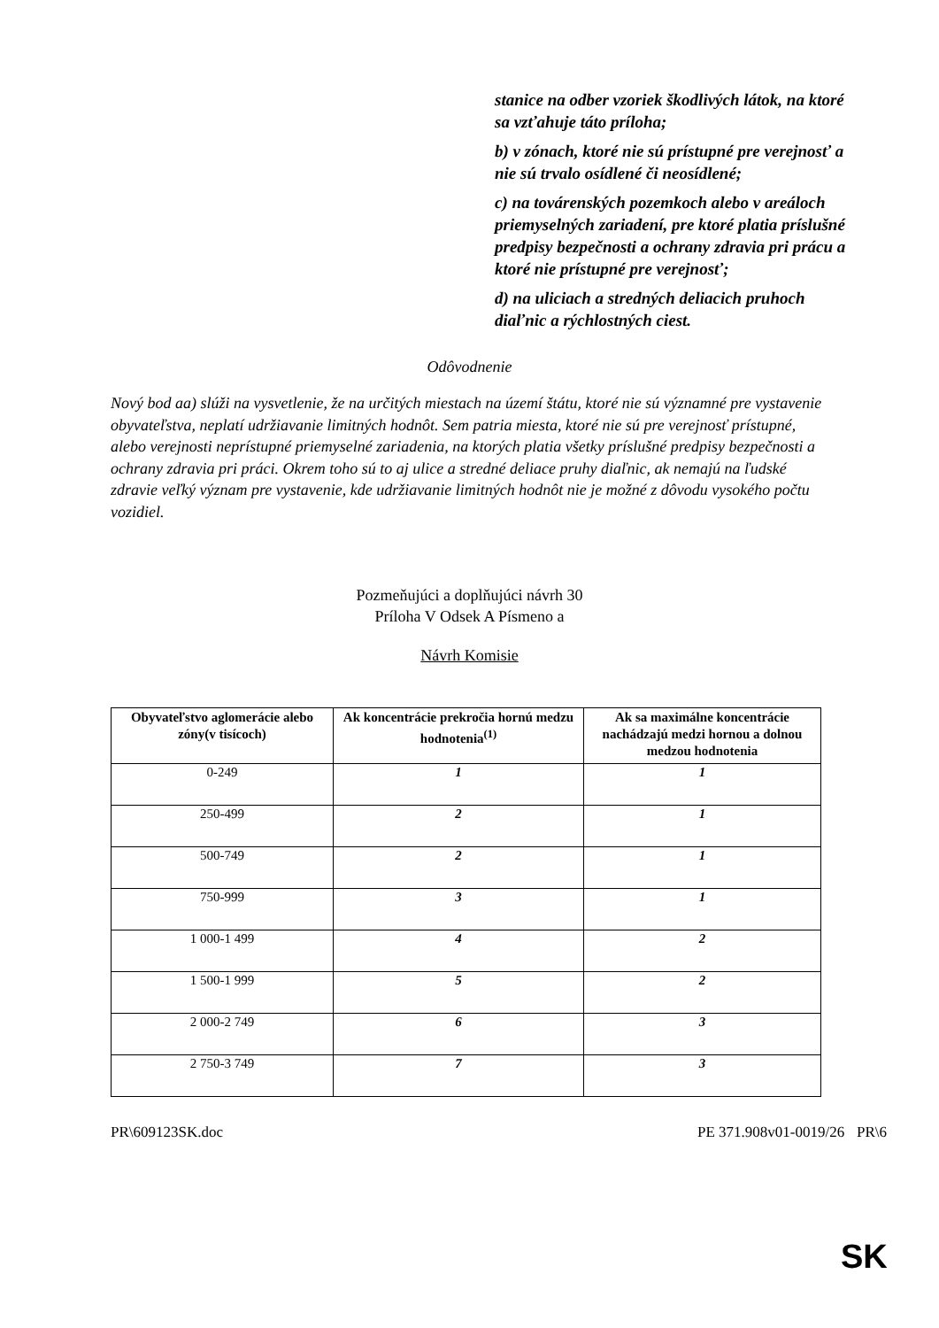stanice na odber vzoriek škodlivých látok, na ktoré sa vzťahuje táto príloha;
b) v zónach, ktoré nie sú prístupné pre verejnosť a nie sú trvalo osídlené či neosídlené;
c) na továrenských pozemkoch alebo v areáloch priemyselných zariadení, pre ktoré platia príslušné predpisy bezpečnosti a ochrany zdravia pri prácu a ktoré nie prístupné pre verejnosť;
d) na uliciach a stredných deliacich pruhoch diaľnic a rýchlostných ciest.
Odôvodnenie
Nový bod aa) slúži na vysvetlenie, že na určitých miestach na území štátu, ktoré nie sú významné pre vystavenie obyvateľstva, neplatí udržiavanie limitných hodnôt. Sem patria miesta, ktoré nie sú pre verejnosť prístupné, alebo verejnosti neprístupné priemyselné zariadenia, na ktorých platia všetky príslušné predpisy bezpečnosti a ochrany zdravia pri práci. Okrem toho sú to aj ulice a stredné deliace pruhy diaľnic, ak nemajú na ľudské zdravie veľký význam pre vystavenie, kde udržiavanie limitných hodnôt nie je možné z dôvodu vysokého počtu vozidiel.
Pozmeňujúci a doplňujúci návrh 30
Príloha V Odsek A Písmeno a
Návrh Komisie
| Obyvateľstvo aglomerácie alebo zóny(v tisícoch) | Ak koncentrácie prekročia hornú medzu hodnotenia<sup>(1)</sup> | Ak sa maximálne koncentrácie nachádzajú medzi hornou a dolnou medzou hodnotenia |
| --- | --- | --- |
| 0-249 | 1 | 1 |
| 250-499 | 2 | 1 |
| 500-749 | 2 | 1 |
| 750-999 | 3 | 1 |
| 1 000-1 499 | 4 | 2 |
| 1 500-1 999 | 5 | 2 |
| 2 000-2 749 | 6 | 3 |
| 2 750-3 749 | 7 | 3 |
PR\609123SK.doc PE 371.908v01-0019/26 PR\6
SK